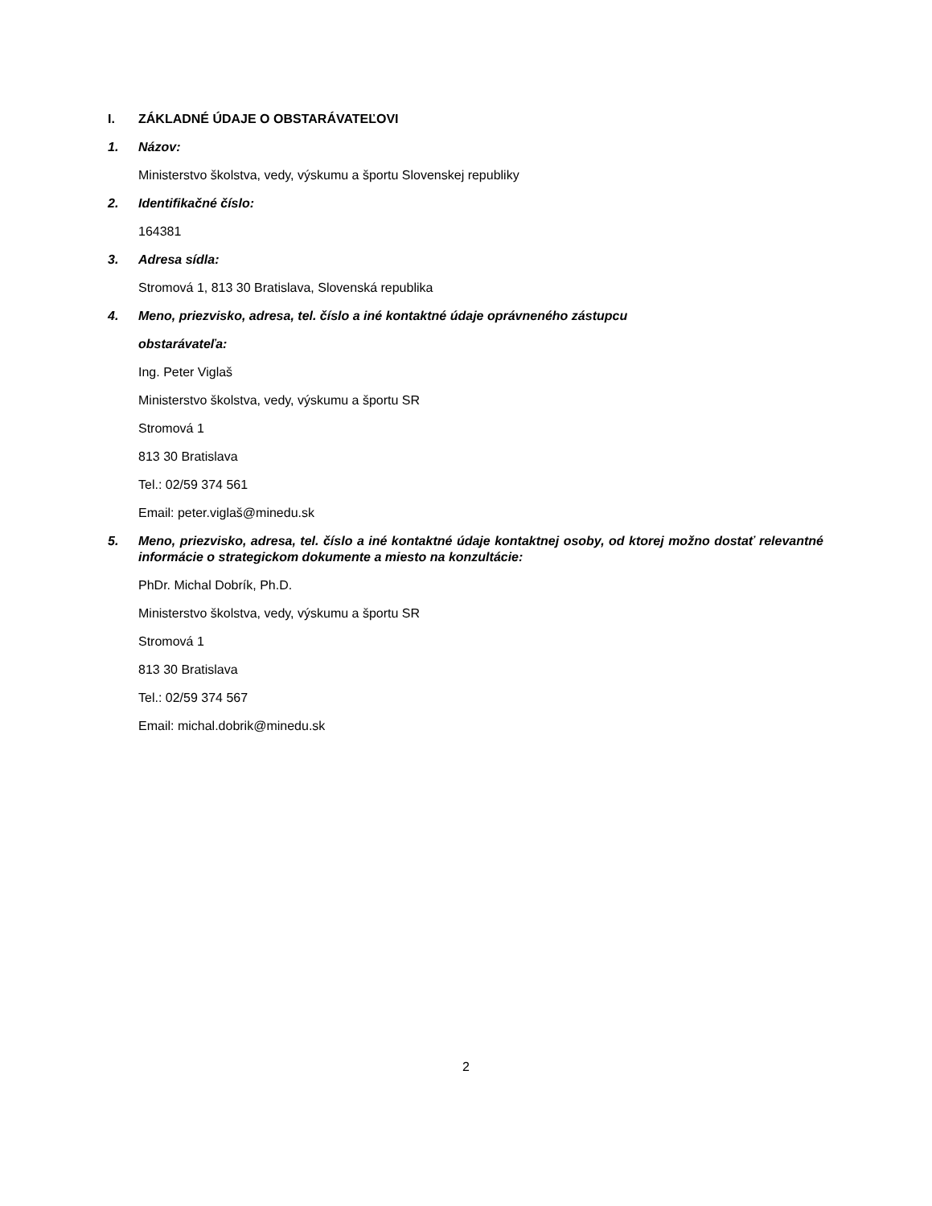I. ZÁKLADNÉ ÚDAJE O OBSTARÁVATEĽOVI
1. Názov:
Ministerstvo školstva, vedy, výskumu a športu Slovenskej republiky
2. Identifikačné číslo:
164381
3. Adresa sídla:
Stromová 1, 813 30 Bratislava, Slovenská republika
4. Meno, priezvisko, adresa, tel. číslo a iné kontaktné údaje oprávneného zástupcu
obstarávateľa:
Ing. Peter Viglaš
Ministerstvo školstva, vedy, výskumu a športu SR
Stromová 1
813 30 Bratislava
Tel.: 02/59 374 561
Email: peter.viglaš@minedu.sk
5. Meno, priezvisko, adresa, tel. číslo a iné kontaktné údaje kontaktnej osoby, od ktorej možno dostať relevantné informácie o strategickom dokumente a miesto na konzultácie:
PhDr. Michal Dobrík, Ph.D.
Ministerstvo školstva, vedy, výskumu a športu SR
Stromová 1
813 30 Bratislava
Tel.: 02/59 374 567
Email: michal.dobrik@minedu.sk
2